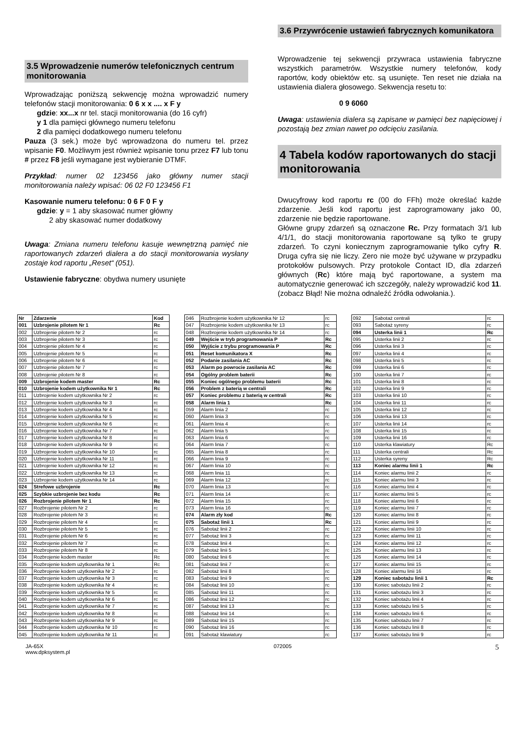3.5 Wprowadzenie numerów telefonicznych centrum monitorowania
Wprowadzając poniższą sekwencję można wprowadzić numery telefonów stacji monitorowania: 0 6 x x .... x F y
gdzie: xx...x nr tel. stacji monitorowania (do 16 cyfr)
y 1 dla pamięci głównego numeru telefonu
2 dla pamięci dodatkowego numeru telefonu
Pauza (3 sek.) może być wprowadzona do numeru tel. przez wpisanie F0. Możliwym jest również wpisanie tonu przez F7 lub tonu # przez F8 jeśli wymagane jest wybieranie DTMF.
Przykład: numer 02 123456 jako główny numer stacji monitorowania należy wpisać: 06 02 F0 123456 F1
Kasowanie numeru telefonu: 0 6 F 0 F y
gdzie: y = 1 aby skasować numer główny
2 aby skasować numer dodatkowy
Uwaga: Zmiana numeru telefonu kasuje wewnętrzną pamięć nie raportowanych zdarzeń dialera a do stacji monitorowania wysłany zostaje kod raportu „Reset“ (051).
Ustawienie fabryczne: obydwa numery usunięte
3.6 Przywrócenie ustawień fabrycznych komunikatora
Wprowadzenie tej sekwencji przywraca ustawienia fabryczne wszystkich parametrów. Wszystkie numery telefonów, kody raportów, kody obiektów etc. są usunięte. Ten reset nie działa na ustawienia dialera głosowego. Sekwencja resetu to:
0 9 6060
Uwaga: ustawienia dialera są zapisane w pamięci bez napięciowej i pozostają bez zmian nawet po odcięciu zasilania.
4 Tabela kodów raportowanych do stacji monitorowania
Dwucyfrowy kod raportu rc (00 do FFh) może określać każde zdarzenie. Jeśli kod raportu jest zaprogramowany jako 00, zdarzenie nie będzie raportowane.
Główne grupy zdarzeń są oznaczone Rc. Przy formatach 3/1 lub 4/1/1, do stacji monitorowania raportowane są tylko te grupy zdarzeń. To czyni koniecznym zaprogramowanie tylko cyfry R. Druga cyfra się nie liczy. Zero nie może być używane w przypadku protokołów pulsowych. Przy protokole Contact ID, dla zdarzeń głównych (Rc) które mają być raportowane, a system ma automatycznie generować ich szczegóły, należy wprowadzić kod 11. (zobacz Błąd! Nie można odnaleźć źródła odwołania.).
| Nr | Zdarzenie | Kod |
| --- | --- | --- |
| 001 | Uzbrojenie pilotem Nr 1 | Rc |
| 002 | Uzbrojenie pilotem Nr 2 | rc |
| 003 | Uzbrojenie pilotem Nr 3 | rc |
| 004 | Uzbrojenie pilotem Nr 4 | rc |
| 005 | Uzbrojenie pilotem Nr 5 | rc |
| 006 | Uzbrojenie pilotem Nr 6 | rc |
| 007 | Uzbrojenie pilotem Nr 7 | rc |
| 008 | Uzbrojenie pilotem Nr 8 | rc |
| 009 | Uzbrojenie kodem master | Rc |
| 010 | Uzbrojenie kodem użytkownika Nr 1 | Rc |
| 011 | Uzbrojenie kodem użytkownika Nr 2 | rc |
| 012 | Uzbrojenie kodem użytkownika Nr 3 | rc |
| 013 | Uzbrojenie kodem użytkownika Nr 4 | rc |
| 014 | Uzbrojenie kodem użytkownika Nr 5 | rc |
| 015 | Uzbrojenie kodem użytkownika Nr 6 | rc |
| 016 | Uzbrojenie kodem użytkownika Nr 7 | rc |
| 017 | Uzbrojenie kodem użytkownika Nr 8 | rc |
| 018 | Uzbrojenie kodem użytkownika Nr 9 | rc |
| 019 | Uzbrojenie kodem użytkownika Nr 10 | rc |
| 020 | Uzbrojenie kodem użytkownika Nr 11 | rc |
| 021 | Uzbrojenie kodem użytkownika Nr 12 | rc |
| 022 | Uzbrojenie kodem użytkownika Nr 13 | rc |
| 023 | Uzbrojenie kodem użytkownika Nr 14 | rc |
| 024 | Strefowe uzbrojenie | Rc |
| 025 | Szybkie uzbrojenie bez kodu | Rc |
| 026 | Rozbrojenie pilotem Nr 1 | Rc |
| 027 | Rozbrojenie pilotem Nr 2 | rc |
| 028 | Rozbrojenie pilotem Nr 3 | rc |
| 029 | Rozbrojenie pilotem Nr 4 | rc |
| 030 | Rozbrojenie pilotem Nr 5 | rc |
| 031 | Rozbrojenie pilotem Nr 6 | rc |
| 032 | Rozbrojenie pilotem Nr 7 | rc |
| 033 | Rozbrojenie pilotem Nr 8 | rc |
| 034 | Rozbrojenie kodem master | Rc |
| 035 | Rozbrojenie kodem użytkownika Nr 1 | Rc |
| 036 | Rozbrojenie kodem użytkownika Nr 2 | rc |
| 037 | Rozbrojenie kodem użytkownika Nr 3 | rc |
| 038 | Rozbrojenie kodem użytkownika Nr 4 | rc |
| 039 | Rozbrojenie kodem użytkownika Nr 5 | rc |
| 040 | Rozbrojenie kodem użytkownika Nr 6 | rc |
| 041 | Rozbrojenie kodem użytkownika Nr 7 | rc |
| 042 | Rozbrojenie kodem użytkownika Nr 8 | rc |
| 043 | Rozbrojenie kodem użytkownika Nr 9 | rc |
| 044 | Rozbrojenie kodem użytkownika Nr 10 | rc |
| 045 | Rozbrojenie kodem użytkownika Nr 11 | rc |
| 046 | Rozbrojenie kodem użytkownika Nr 12 | rc |
| 047 | Rozbrojenie kodem użytkownika Nr 13 | rc |
| 048 | Rozbrojenie kodem użytkownika Nr 14 | rc |
| 049 | Wejście w tryb programowania P | Rc |
| 050 | Wyjście z trybu programowania P | Rc |
| 051 | Reset komunikatora X | Rc |
| 052 | Podanie zasilania AC | Rc |
| 053 | Alarm po powrocie zasilania AC | Rc |
| 054 | Ogólny problem baterii | Rc |
| 055 | Koniec ogólnego problemu baterii | Rc |
| 056 | Problem z baterią w centrali | Rc |
| 057 | Koniec problemu z baterią w centrali | Rc |
| 058 | Alarm linia 1 | Rc |
| 059 | Alarm linia 2 | rc |
| 060 | Alarm linia 3 | rc |
| 061 | Alarm linia 4 | rc |
| 062 | Alarm linia 5 | rc |
| 063 | Alarm linia 6 | rc |
| 064 | Alarm linia 7 | rc |
| 065 | Alarm linia 8 | rc |
| 066 | Alarm linia 9 | rc |
| 067 | Alarm linia 10 | rc |
| 068 | Alarm linia 11 | rc |
| 069 | Alarm linia 12 | rc |
| 070 | Alarm linia 13 | rc |
| 071 | Alarm linia 14 | rc |
| 072 | Alarm linia 15 | rc |
| 073 | Alarm linia 16 | rc |
| 074 | Alarm zły kod | Rc |
| 075 | Sabotaż linii 1 | Rc |
| 076 | Sabotaż linii 2 | rc |
| 077 | Sabotaż linii 3 | rc |
| 078 | Sabotaż linii 4 | rc |
| 079 | Sabotaż linii 5 | rc |
| 080 | Sabotaż linii 6 | rc |
| 081 | Sabotaż linii 7 | rc |
| 082 | Sabotaż linii 8 | rc |
| 083 | Sabotaż linii 9 | rc |
| 084 | Sabotaż linii 10 | rc |
| 085 | Sabotaż linii 11 | rc |
| 086 | Sabotaż linii 12 | rc |
| 087 | Sabotaż linii 13 | rc |
| 088 | Sabotaż linii 14 | rc |
| 089 | Sabotaż linii 15 | rc |
| 090 | Sabotaż linii 16 | rc |
| 091 | Sabotaż klawiatury | rc |
| 092 | Sabotaż centrali | rc |
| 093 | Sabotaż syreny | rc |
| 094 | Usterka linii 1 | Rc |
| 095 | Usterka linii 2 | rc |
| 096 | Usterka linii 3 | rc |
| 097 | Usterka linii 4 | rc |
| 098 | Usterka linii 5 | rc |
| 099 | Usterka linii 6 | rc |
| 100 | Usterka linii 7 | rc |
| 101 | Usterka linii 8 | rc |
| 102 | Usterka linii 9 | rc |
| 103 | Usterka linii 10 | rc |
| 104 | Usterka linii 11 | rc |
| 105 | Usterka linii 12 | rc |
| 106 | Usterka linii 13 | rc |
| 107 | Usterka linii 14 | rc |
| 108 | Usterka linii 15 | rc |
| 109 | Usterka linii 16 | rc |
| 110 | Usterka klawiatury | Rc |
| 111 | Usterka centrali | Rc |
| 112 | Usterka syreny | Rc |
| 113 | Koniec alarmu linii 1 | Rc |
| 114 | Koniec alarmu linii 2 | rc |
| 115 | Koniec alarmu linii 3 | rc |
| 116 | Koniec alarmu linii 4 | rc |
| 117 | Koniec alarmu linii 5 | rc |
| 118 | Koniec alarmu linii 6 | rc |
| 119 | Koniec alarmu linii 7 | rc |
| 120 | Koniec alarmu linii 8 | rc |
| 121 | Koniec alarmu linii 9 | rc |
| 122 | Koniec alarmu linii 10 | rc |
| 123 | Koniec alarmu linii 11 | rc |
| 124 | Koniec alarmu linii 12 | rc |
| 125 | Koniec alarmu linii 13 | rc |
| 126 | Koniec alarmu linii 14 | rc |
| 127 | Koniec alarmu linii 15 | rc |
| 128 | Koniec alarmu linii 16 | rc |
| 129 | Koniec sabotażu linii 1 | Rc |
| 130 | Koniec sabotażu linii 2 | rc |
| 131 | Koniec sabotażu linii 3 | rc |
| 132 | Koniec sabotażu linii 4 | rc |
| 133 | Koniec sabotażu linii 5 | rc |
| 134 | Koniec sabotażu linii 6 | rc |
| 135 | Koniec sabotażu linii 7 | rc |
| 136 | Koniec sabotażu linii 8 | rc |
| 137 | Koniec sabotażu linii 9 | rc |
JA-65X
www.dpksystem.pl
072005
5